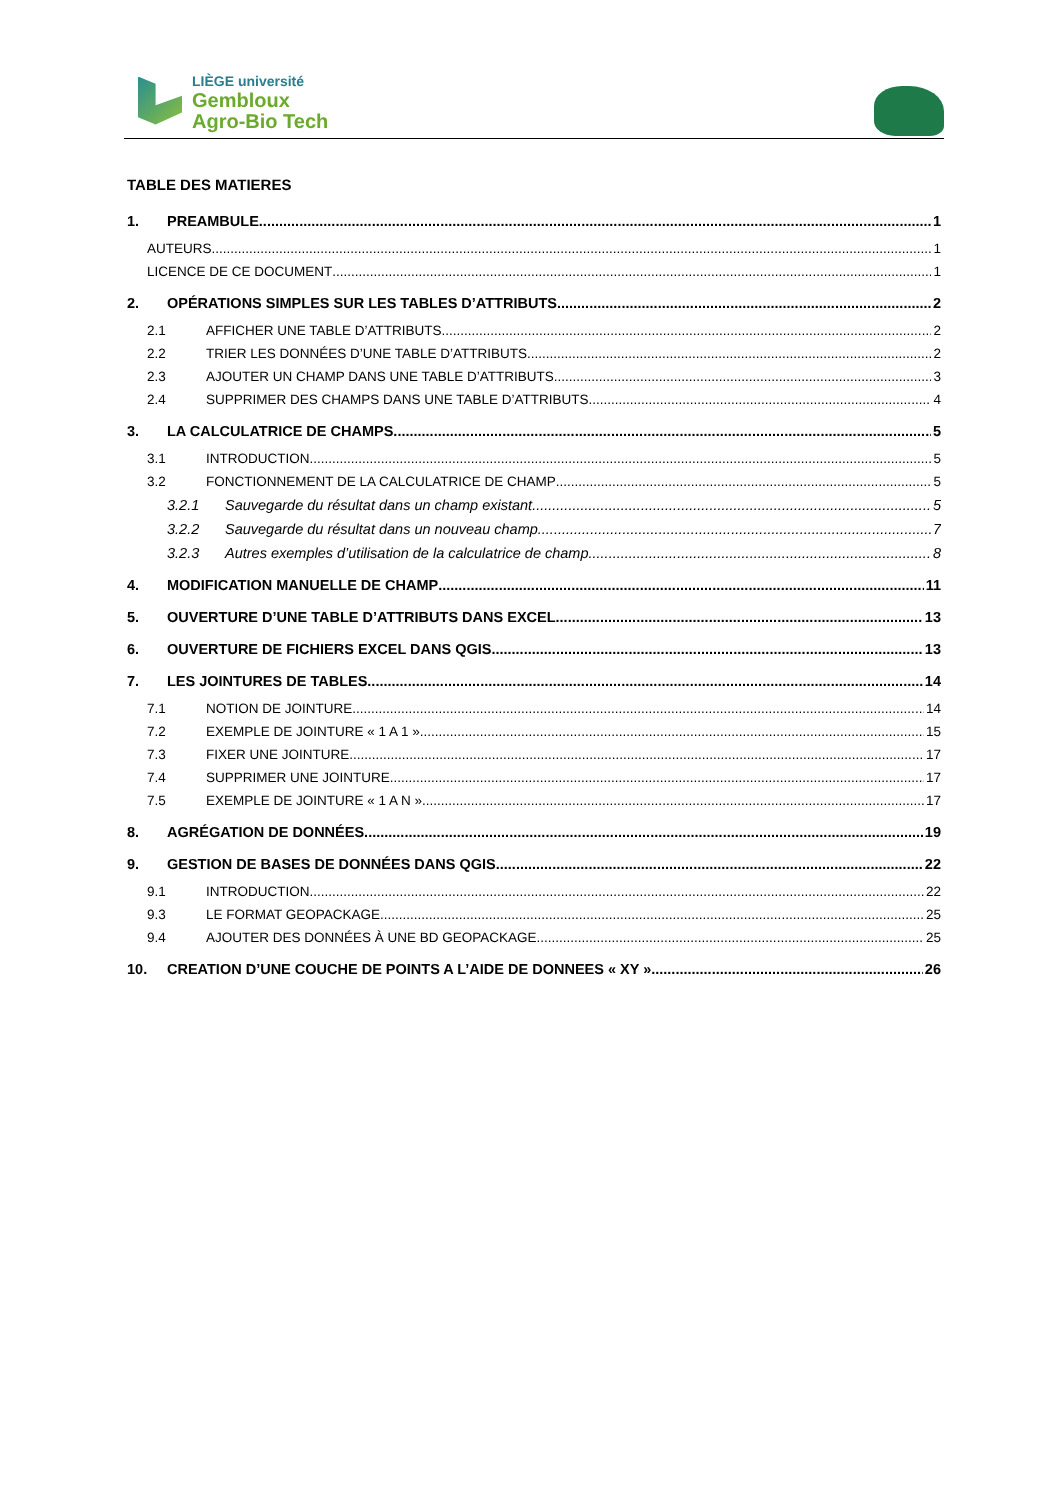LIÈGE université
Gembloux
Agro-Bio Tech
TABLE DES MATIERES
1. PREAMBULE 1
AUTEURS 1
LICENCE DE CE DOCUMENT 1
2. OPÉRATIONS SIMPLES SUR LES TABLES D’ATTRIBUTS 2
2.1 AFFICHER UNE TABLE D’ATTRIBUTS 2
2.2 TRIER LES DONNÉES D’UNE TABLE D’ATTRIBUTS 2
2.3 AJOUTER UN CHAMP DANS UNE TABLE D’ATTRIBUTS 3
2.4 SUPPRIMER DES CHAMPS DANS UNE TABLE D’ATTRIBUTS 4
3. LA CALCULATRICE DE CHAMPS 5
3.1 INTRODUCTION 5
3.2 FONCTIONNEMENT DE LA CALCULATRICE DE CHAMP 5
3.2.1 Sauvegarde du résultat dans un champ existant 5
3.2.2 Sauvegarde du résultat dans un nouveau champ 7
3.2.3 Autres exemples d’utilisation de la calculatrice de champ 8
4. MODIFICATION MANUELLE DE CHAMP 11
5. OUVERTURE D’UNE TABLE D’ATTRIBUTS DANS EXCEL 13
6. OUVERTURE DE FICHIERS EXCEL DANS QGIS 13
7. LES JOINTURES DE TABLES 14
7.1 NOTION DE JOINTURE 14
7.2 EXEMPLE DE JOINTURE « 1 A 1 » 15
7.3 FIXER UNE JOINTURE 17
7.4 SUPPRIMER UNE JOINTURE 17
7.5 EXEMPLE DE JOINTURE « 1 A N » 17
8. AGRÉGATION DE DONNÉES 19
9. GESTION DE BASES DE DONNÉES DANS QGIS 22
9.1 INTRODUCTION 22
9.3 LE FORMAT GEOPACKAGE 25
9.4 AJOUTER DES DONNÉES À UNE BD GEOPACKAGE 25
10. CREATION D’UNE COUCHE DE POINTS A L’AIDE DE DONNEES « XY » 26